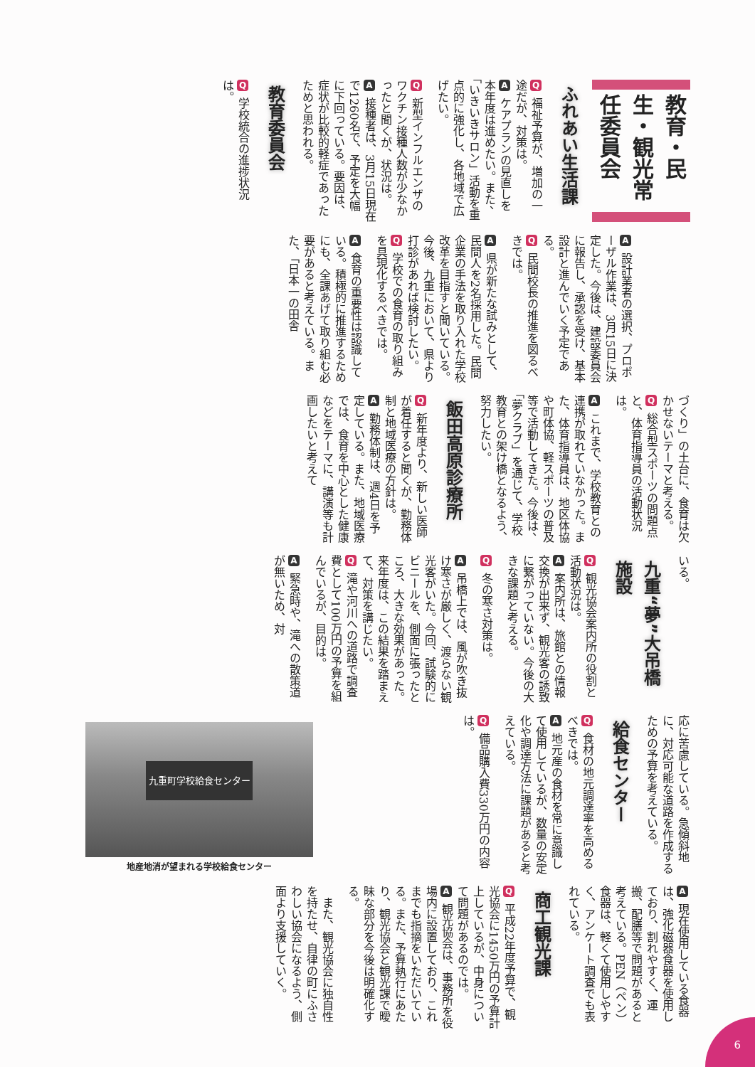教育・民生・観光常任委員会
ふれあい生活課
Q 福祉予算が、増加の一途だが、対策は。
A ケアプランの見直しを本年度は進めたい。また、「いきいきサロン」活動を重点的に強化し、各地域で広げたい。
Q 新型インフルエンザのワクチン接種人数が少なかったと聞くが、状況は。
A 接種者は、3月15日現在で1260名で、予定を大幅に下回っている。要因は、症状が比較的軽症であったためと思われる。
教育委員会
Q 学校統合の進捗状況は。
A 設計業者の選択、プロポーザル作業は、3月15日に決定した。今後は、建設委員会に報告し、承認を受け、基本設計と進んでいく予定である。
Q 民間校長の推進を図るべきでは。
A 県が新たな試みとして、民間人を2名採用した。民間企業の手法を取り入れた学校改革を目指すと聞いている。今後、九重において、県より打診があれば検討したい。
Q 学校での食育の取り組みを具現化するべきでは。
A 食育の重要性は認識している。積極的に推進するためにも、全課あげて取り組む必要があると考えている。また、「日本一の田舎
づくり」の土台に、食育は欠かせないテーマと考える。
Q 総合型スポーツの問題点と、体育指導員の活動状況は。
A これまで、学校教育との連携が取れていなかった。また、体育指導員は、地区体協や町体協、軽スポーツの普及等で活動してきた。今後は、「夢クラブ」を通じて、学校教育との架け橋となるよう、努力したい。
飯田高原診療所
Q 新年度より、新しい医師が着任すると聞くが、勤務体制と地域医療の方針は。
A 勤務体制は、週4日を予定している。また、地域医療では、食育を中心とした健康などをテーマに、講演等も計画したいと考えて
いる。
九重“夢”大吊橋施設
Q 観光協会案内所の役割と活動状況は。
A 案内所は、旅館との情報交換が出来ず、観光客の誘致に繋がっていない。今後の大きな課題と考える。
Q 冬の寒さ対策は。
A 吊橋上では、風が吹き抜け寒さが厳しく、渡らない観光客がいた。今回、試験的にビニールを、側面に張ったところ、大きな効果があった。来年度は、この結果を踏まえて、対策を講じたい。
Q 滝や河川への道路で調査費として100万円の予算を組んでいるが、目的は。
A 緊急時や、滝への散策道が無いため、対
応に苦慮している。急傾斜地に、対応可能な道路を作成するための予算を考えている。
給食センター
Q 食材の地元調達率を高めるべきでは。
A 地元産の食材を常に意識して使用しているが、数量の安定化や調達方法に課題があると考えている。
Q 備品購入費330万円の内容は。
九重町学校給食センター
地産地消が望まれる学校給食センター
A 現在使用している食器は、強化磁器食器を使用しており、割れやすく、運搬、配膳等で問題があると考えている。PEN（ペン）食器は、軽くて使用しやすく、アンケート調査でも表れている。
商工観光課
Q 平成22年度予算で、観光協会に1450万円の予算計上しているが、中身について問題があるのでは。
A 観光協会は、事務所を役場内に設置しており、これまでも指摘をいただいている。また、予算執行にあたり、観光協会と観光課で曖昧な部分を今後は明確化する。
　また、観光協会に独自性を持たせ、自律の町にふさわしい協会になるよう、側面より支援していく。
6